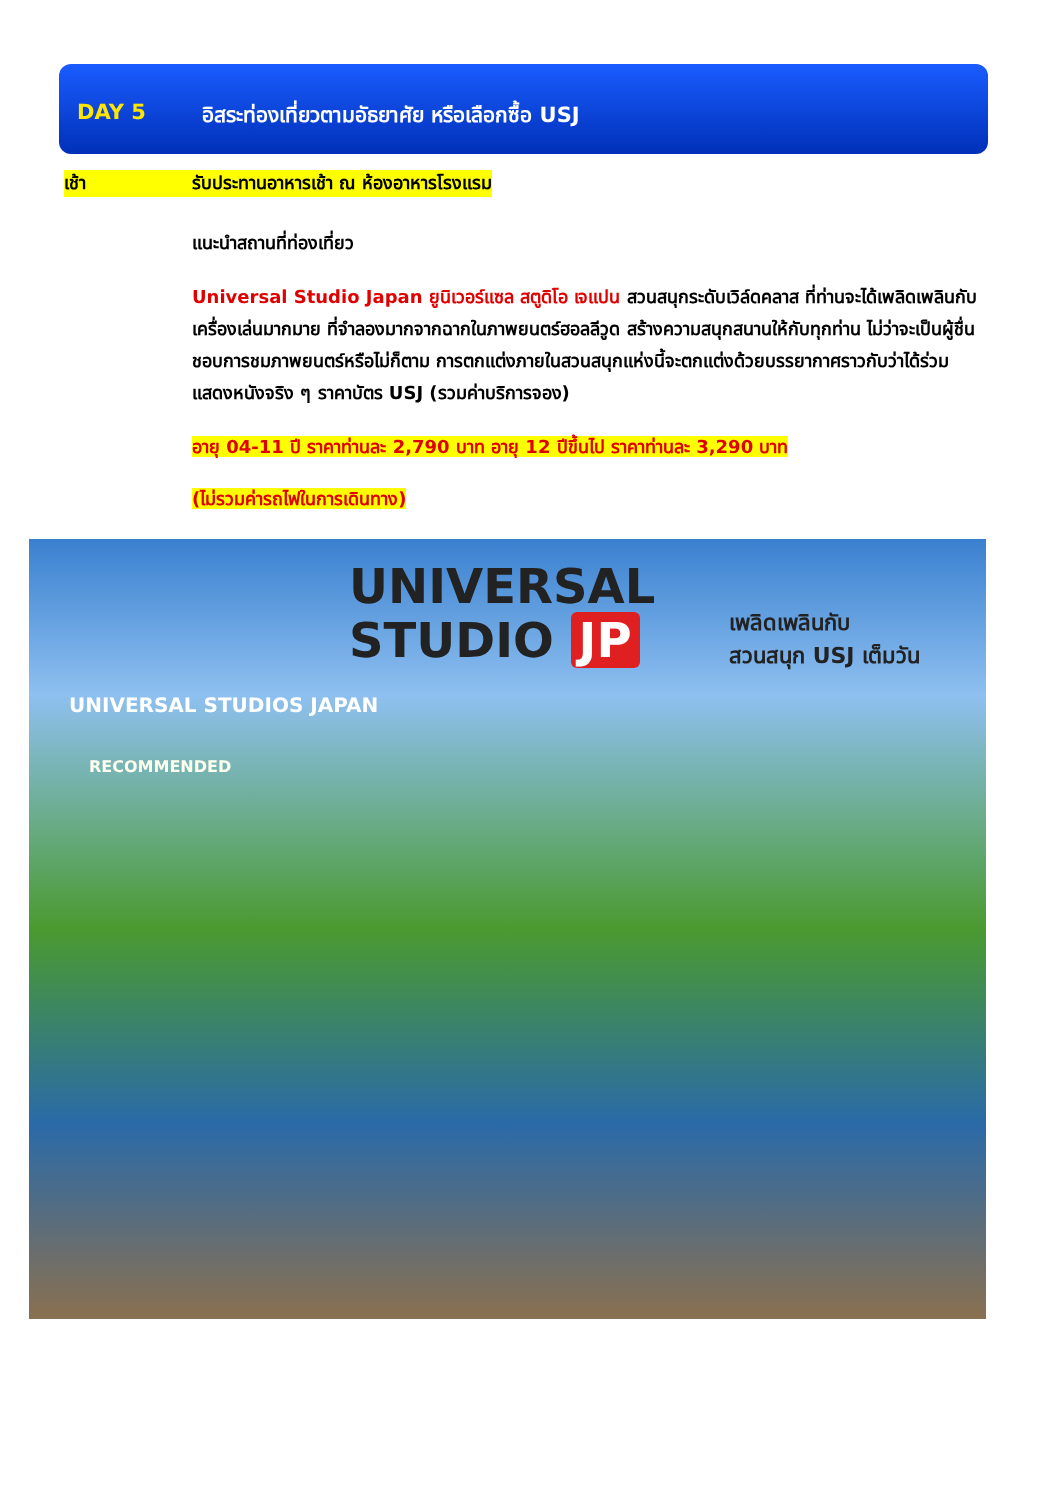DAY 5 อิสระท่องเที่ยวตามอัธยาศัย หรือเลือกซื้อ USJ
เช้า รับประทานอาหารเช้า ณ ห้องอาหารโรงแรม
แนะนำสถานที่ท่องเที่ยว
Universal Studio Japan ยูนิเวอร์แซล สตูดิโอ เจแปน สวนสนุกระดับเวิล์ดคลาส ที่ท่านจะได้เพลิดเพลินกับเครื่องเล่นมากมาย ที่จำลองมากจากฉากในภาพยนตร์ฮอลลีวูด สร้างความสนุกสนานให้กับทุกท่าน ไม่ว่าจะเป็นผู้ชื่นชอบการชมภาพยนตร์หรือไม่ก็ตาม การตกแต่งภายในสวนสนุกแห่งนี้จะตกแต่งด้วยบรรยากาศราวกับว่าได้ร่วมแสดงหนังจริง ๆ ราคาบัตร USJ (รวมค่าบริการจอง)
อายุ 04-11 ปี ราคาท่านละ 2,790 บาท อายุ 12 ปีขึ้นไป ราคาท่านละ 3,290 บาท
(ไม่รวมค่ารถไฟในการเดินทาง)
UNIVERSAL
STUDIO JP
เพลิดเพลินกับ
สวนสนุก USJ เต็มวัน
UNIVERSAL STUDIOS JAPAN
RECOMMENDED